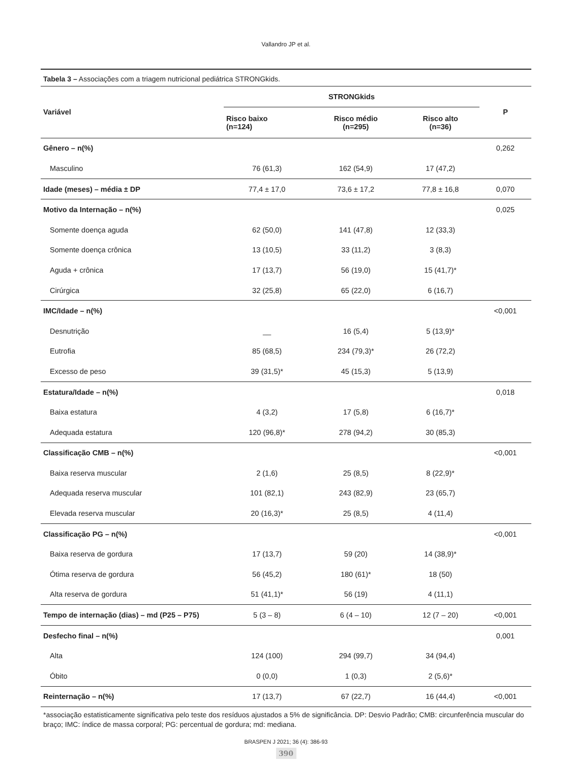Vallandro JP et al.
Tabela 3 – Associações com a triagem nutricional pediátrica STRONGkids.
| Variável | STRONGkids | | | P |
| --- | --- | --- | --- | --- |
| | Risco baixo (n=124) | Risco médio (n=295) | Risco alto (n=36) | |
| Gênero – n(%) | | | | 0,262 |
| Masculino | 76 (61,3) | 162 (54,9) | 17 (47,2) | |
| Idade (meses) – média ± DP | 77,4 ± 17,0 | 73,6 ± 17,2 | 77,8 ± 16,8 | 0,070 |
| Motivo da Internação – n(%) | | | | 0,025 |
| Somente doença aguda | 62 (50,0) | 141 (47,8) | 12 (33,3) | |
| Somente doença crônica | 13 (10,5) | 33 (11,2) | 3 (8,3) | |
| Aguda + crônica | 17 (13,7) | 56 (19,0) | 15 (41,7)* | |
| Cirúrgica | 32 (25,8) | 65 (22,0) | 6 (16,7) | |
| IMC/Idade – n(%) | | | | <0,001 |
| Desnutrição | __ | 16 (5,4) | 5 (13,9)* | |
| Eutrofia | 85 (68,5) | 234 (79,3)* | 26 (72,2) | |
| Excesso de peso | 39 (31,5)* | 45 (15,3) | 5 (13,9) | |
| Estatura/Idade – n(%) | | | | 0,018 |
| Baixa estatura | 4 (3,2) | 17 (5,8) | 6 (16,7)* | |
| Adequada estatura | 120 (96,8)* | 278 (94,2) | 30 (85,3) | |
| Classificação CMB – n(%) | | | | <0,001 |
| Baixa reserva muscular | 2 (1,6) | 25 (8,5) | 8 (22,9)* | |
| Adequada reserva muscular | 101 (82,1) | 243 (82,9) | 23 (65,7) | |
| Elevada reserva muscular | 20 (16,3)* | 25 (8,5) | 4 (11,4) | |
| Classificação PG – n(%) | | | | <0,001 |
| Baixa reserva de gordura | 17 (13,7) | 59 (20) | 14 (38,9)* | |
| Ótima reserva de gordura | 56 (45,2) | 180 (61)* | 18 (50) | |
| Alta reserva de gordura | 51 (41,1)* | 56 (19) | 4 (11,1) | |
| Tempo de internação (dias) – md (P25 – P75) | 5 (3 – 8) | 6 (4 – 10) | 12 (7 – 20) | <0,001 |
| Desfecho final – n(%) | | | | 0,001 |
| Alta | 124 (100) | 294 (99,7) | 34 (94,4) | |
| Óbito | 0 (0,0) | 1 (0,3) | 2 (5,6)* | |
| Reinternação – n(%) | 17 (13,7) | 67 (22,7) | 16 (44,4) | <0,001 |
*associação estatisticamente significativa pelo teste dos resíduos ajustados a 5% de significância. DP: Desvio Padrão; CMB: circunferência muscular do braço; IMC: índice de massa corporal; PG: percentual de gordura; md: mediana.
BRASPEN J 2021; 36 (4): 386-93
390